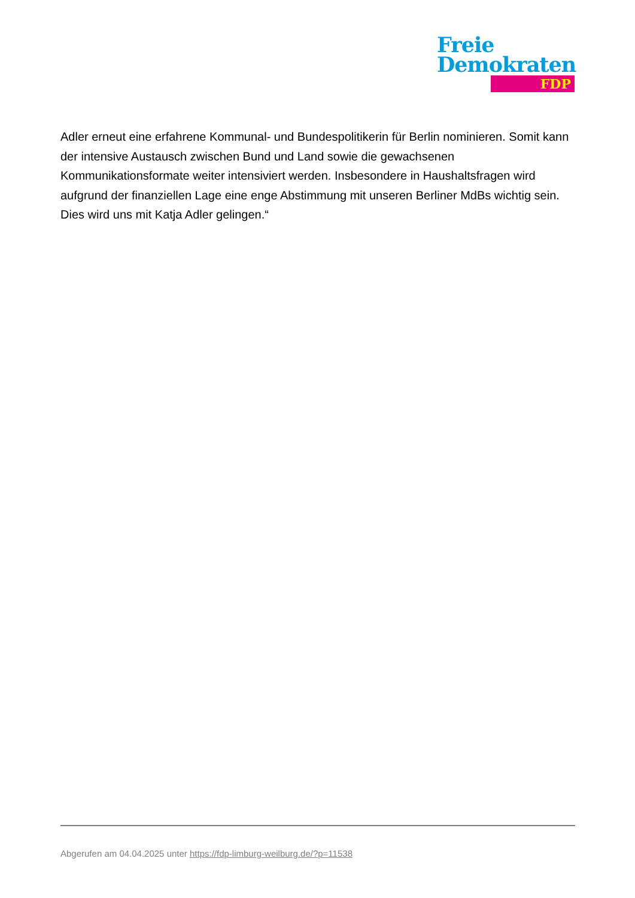Freie
Demokraten
FDP
Adler erneut eine erfahrene Kommunal- und Bundespolitikerin für Berlin nominieren. Somit kann der intensive Austausch zwischen Bund und Land sowie die gewachsenen Kommunikationsformate weiter intensiviert werden. Insbesondere in Haushaltsfragen wird aufgrund der finanziellen Lage eine enge Abstimmung mit unseren Berliner MdBs wichtig sein. Dies wird uns mit Katja Adler gelingen.“
Abgerufen am 04.04.2025 unter https://fdp-limburg-weilburg.de/?p=11538